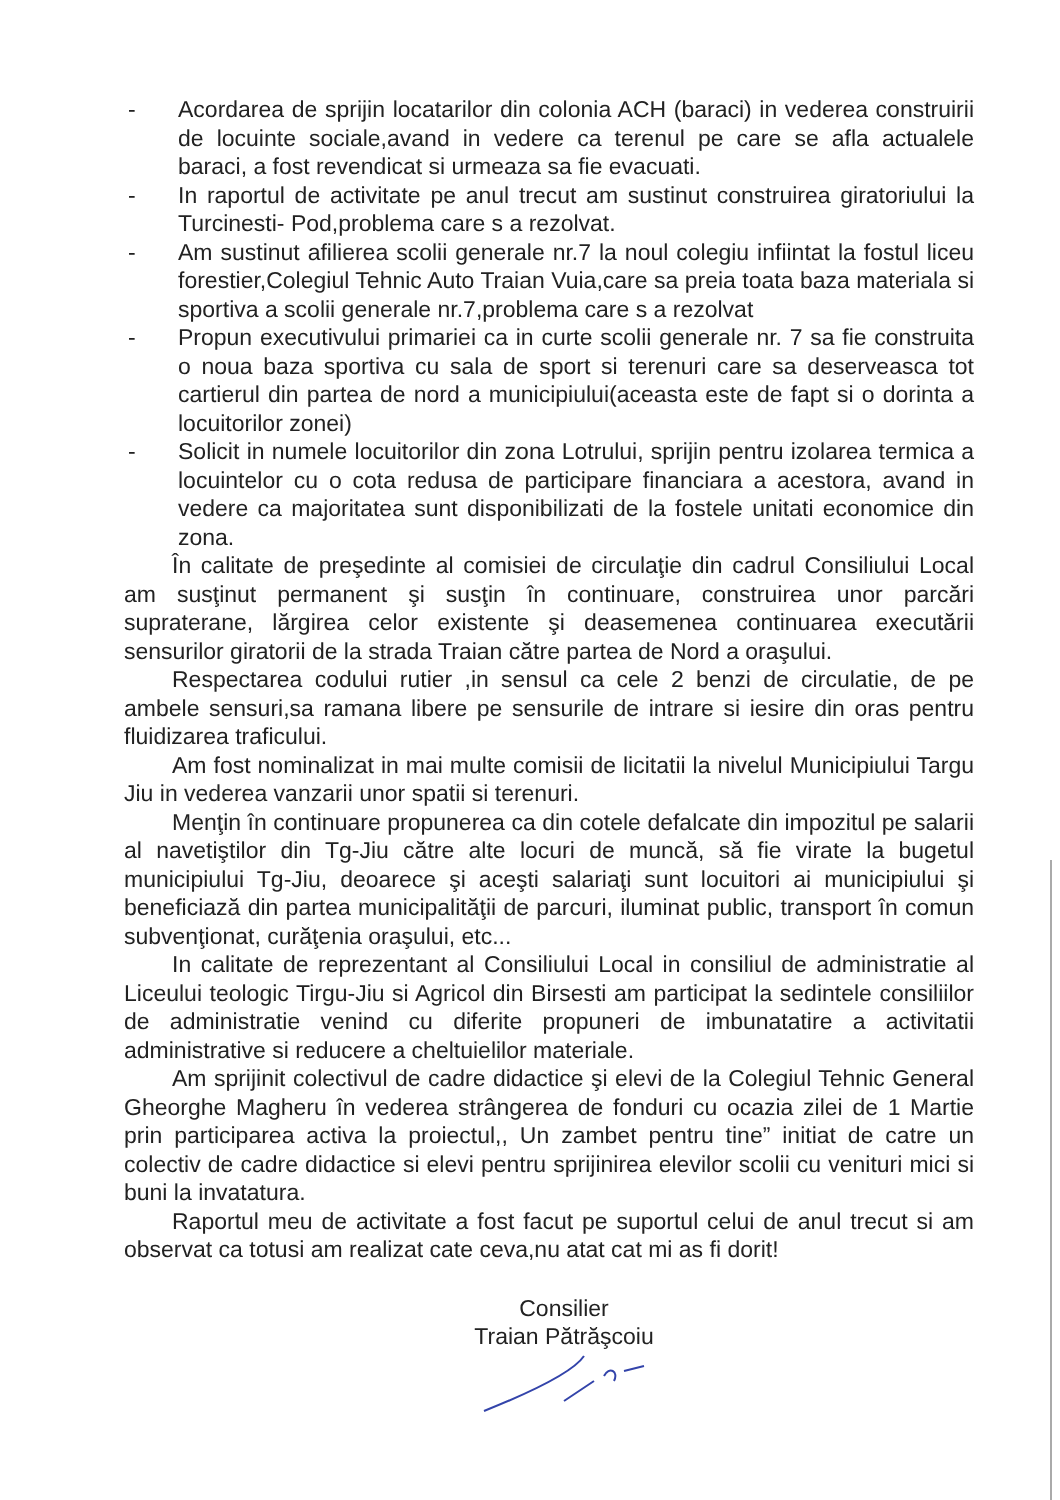- Acordarea de sprijin locatarilor din colonia ACH (baraci) in vederea construirii de locuinte sociale,avand in vedere ca terenul pe care se afla actualele baraci, a fost revendicat si urmeaza sa fie evacuati.
- In raportul de activitate pe anul trecut am sustinut construirea giratoriului la Turcinesti- Pod,problema care s a rezolvat.
- Am sustinut afilierea scolii generale nr.7 la noul colegiu infiintat la fostul liceu forestier,Colegiul Tehnic Auto Traian Vuia,care sa preia toata baza materiala si sportiva a scolii generale nr.7,problema care s a rezolvat
- Propun executivului primariei ca in curte scolii generale nr. 7 sa fie construita o noua baza sportiva cu sala de sport si terenuri care sa deserveasca tot cartierul din partea de nord a municipiului(aceasta este de fapt si o dorinta a locuitorilor zonei)
- Solicit in numele locuitorilor din zona Lotrului, sprijin pentru izolarea termica a locuintelor cu o cota redusa de participare financiara a acestora, avand in vedere ca majoritatea sunt disponibilizati de la fostele unitati economice din zona.
În calitate de preşedinte al comisiei de circulaţie din cadrul Consiliului Local am susţinut permanent şi susţin în continuare, construirea unor parcări supraterane, lărgirea celor existente şi deasemenea continuarea executării sensurilor giratorii de la strada Traian către partea de Nord a oraşului.
Respectarea codului rutier ,in sensul ca cele 2 benzi de circulatie, de pe ambele sensuri,sa ramana libere pe sensurile de intrare si iesire din oras pentru fluidizarea traficului.
Am fost nominalizat in mai multe comisii de licitatii la nivelul Municipiului Targu Jiu in vederea vanzarii unor spatii si terenuri.
Menţin în continuare propunerea ca din cotele defalcate din impozitul pe salarii al navetiştilor din Tg-Jiu către alte locuri de muncă, să fie virate la bugetul municipiului Tg-Jiu, deoarece şi aceşti salariaţi sunt locuitori ai municipiului şi beneficiază din partea municipalităţii de parcuri, iluminat public, transport în comun subvenţionat, curăţenia oraşului, etc...
In calitate de reprezentant al Consiliului Local in consiliul de administratie al Liceului teologic Tirgu-Jiu si Agricol din Birsesti am participat la sedintele consiliilor de administratie venind cu diferite propuneri de imbunatatire a activitatii administrative si reducere a cheltuielilor materiale.
Am sprijinit colectivul de cadre didactice şi elevi de la Colegiul Tehnic General Gheorghe Magheru în vederea strângerea de fonduri cu ocazia zilei de 1 Martie prin participarea activa la proiectul,, Un zambet pentru tine” initiat de catre un colectiv de cadre didactice si elevi pentru sprijinirea elevilor scolii cu venituri mici si buni la invatatura.
Raportul meu de activitate a fost facut pe suportul celui de anul trecut si am observat ca totusi am realizat cate ceva,nu atat cat mi as fi dorit!
Consilier
Traian Pătrăşcoiu